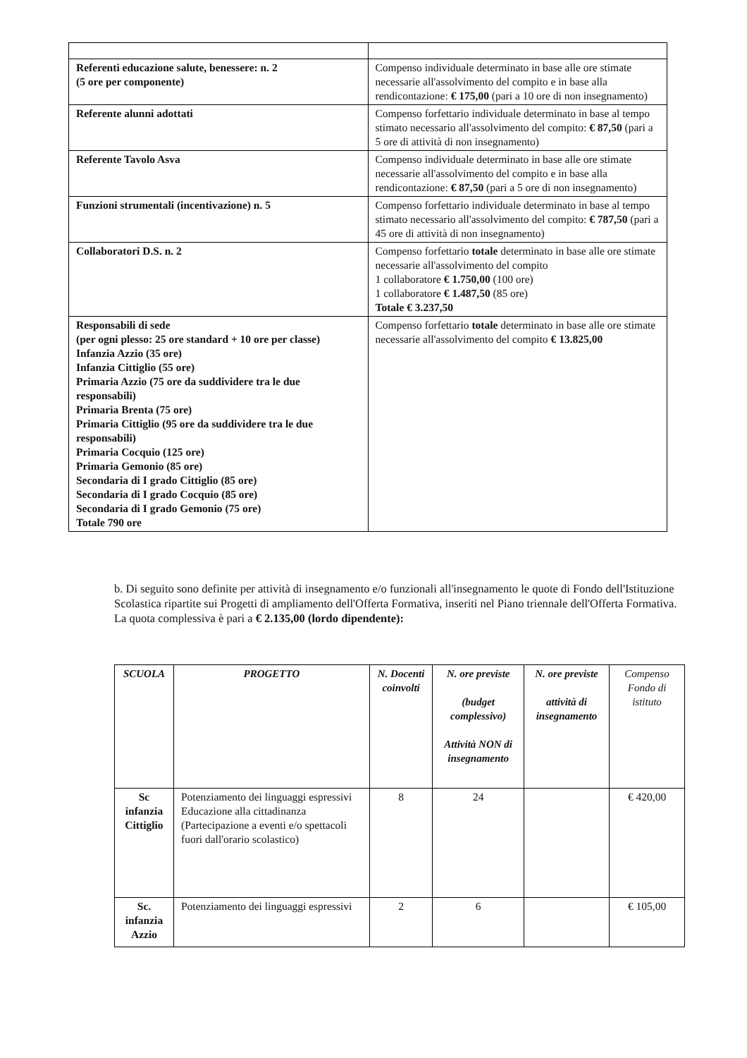| Referenti educazione salute, benessere: n. 2 (5 ore per componente) | Compenso individuale determinato in base alle ore stimate necessarie all'assolvimento del compito e in base alla rendicontazione: € 175,00 (pari a 10 ore di non insegnamento) |
| Referente alunni adottati | Compenso forfettario individuale determinato in base al tempo stimato necessario all'assolvimento del compito: € 87,50 (pari a 5 ore di attività di non insegnamento) |
| Referente Tavolo Asva | Compenso individuale determinato in base alle ore stimate necessarie all'assolvimento del compito e in base alla rendicontazione: € 87,50 (pari a 5 ore di non insegnamento) |
| Funzioni strumentali (incentivazione) n. 5 | Compenso forfettario individuale determinato in base al tempo stimato necessario all'assolvimento del compito: € 787,50 (pari a 45 ore di attività di non insegnamento) |
| Collaboratori D.S. n. 2 | Compenso forfettario totale determinato in base alle ore stimate necessarie all'assolvimento del compito 1 collaboratore € 1.750,00 (100 ore) 1 collaboratore € 1.487,50 (85 ore) Totale € 3.237,50 |
| Responsabili di sede (per ogni plesso: 25 ore standard + 10 ore per classe) Infanzia Azzio (35 ore) Infanzia Cittiglio (55 ore) Primaria Azzio (75 ore da suddividere tra le due responsabili) Primaria Brenta (75 ore) Primaria Cittiglio (95 ore da suddividere tra le due responsabili) Primaria Cocquio (125 ore) Primaria Gemonio (85 ore) Secondaria di I grado Cittiglio (85 ore) Secondaria di I grado Cocquio (85 ore) Secondaria di I grado Gemonio (75 ore) Totale 790 ore | Compenso forfettario totale determinato in base alle ore stimate necessarie all'assolvimento del compito € 13.825,00 |
b. Di seguito sono definite per attività di insegnamento e/o funzionali all'insegnamento le quote di Fondo dell'Istituzione Scolastica ripartite sui Progetti di ampliamento dell'Offerta Formativa, inseriti nel Piano triennale dell'Offerta Formativa.
La quota complessiva è pari a € 2.135,00 (lordo dipendente):
| SCUOLA | PROGETTO | N. Docenti coinvolti | N. ore previste (budget complessivo) Attività NON di insegnamento | N. ore previste attività di insegnamento | Compenso Fondo di istituto |
| --- | --- | --- | --- | --- | --- |
| Sc infanzia Cittiglio | Potenziamento dei linguaggi espressivi Educazione alla cittadinanza (Partecipazione a eventi e/o spettacoli fuori dall'orario scolastico) | 8 | 24 | | € 420,00 |
| Sc. infanzia Azzio | Potenziamento dei linguaggi espressivi | 2 | 6 | | € 105,00 |